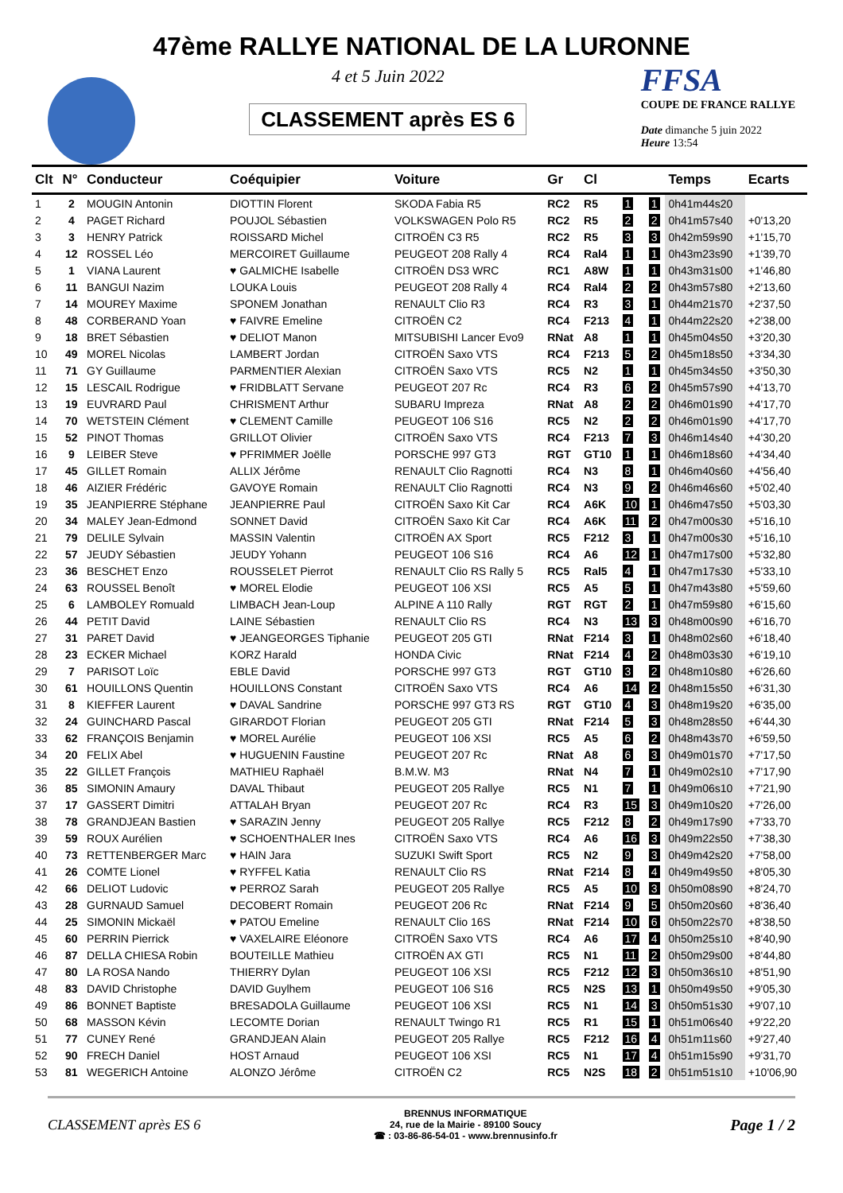47ème RALLYE NATIONAL DE LA LURONNE
4 et 5 Juin 2022
CLASSEMENT après ES 6
FFSA
COUPE DE FRANCE RALLYE
Date dimanche 5 juin 2022
Heure 13:54
| Clt | N° | Conducteur | Coéquipier | Voiture | Gr | Cl | | | Temps | Ecarts |
| --- | --- | --- | --- | --- | --- | --- | --- | --- | --- | --- |
| 1 | 2 | MOUGIN Antonin | DIOTTIN Florent | SKODA Fabia R5 | RC2 | R5 | 1 | 1 | 0h41m44s20 | |
| 2 | 4 | PAGET Richard | POUJOL Sébastien | VOLKSWAGEN Polo R5 | RC2 | R5 | 2 | 2 | 0h41m57s40 | +0'13,20 |
| 3 | 3 | HENRY Patrick | ROISSARD Michel | CITROËN C3 R5 | RC2 | R5 | 3 | 3 | 0h42m59s90 | +1'15,70 |
| 4 | 12 | ROSSEL Léo | MERCOIRET Guillaume | PEUGEOT 208 Rally 4 | RC4 | Ral4 | 1 | 1 | 0h43m23s90 | +1'39,70 |
| 5 | 1 | VIANA Laurent | ♥ GALMICHE Isabelle | CITROËN DS3 WRC | RC1 | A8W | 1 | 1 | 0h43m31s00 | +1'46,80 |
| 6 | 11 | BANGUI Nazim | LOUKA Louis | PEUGEOT 208 Rally 4 | RC4 | Ral4 | 2 | 2 | 0h43m57s80 | +2'13,60 |
| 7 | 14 | MOUREY Maxime | SPONEM Jonathan | RENAULT Clio R3 | RC4 | R3 | 3 | 1 | 0h44m21s70 | +2'37,50 |
| 8 | 48 | CORBERAND Yoan | ♥ FAIVRE Emeline | CITROËN C2 | RC4 | F213 | 4 | 1 | 0h44m22s20 | +2'38,00 |
| 9 | 18 | BRET Sébastien | ♥ DELIOT Manon | MITSUBISHI Lancer Evo9 | RNat | A8 | 1 | 1 | 0h45m04s50 | +3'20,30 |
| 10 | 49 | MOREL Nicolas | LAMBERT Jordan | CITROËN Saxo VTS | RC4 | F213 | 5 | 2 | 0h45m18s50 | +3'34,30 |
| 11 | 71 | GY Guillaume | PARMENTIER Alexian | CITROËN Saxo VTS | RC5 | N2 | 1 | 1 | 0h45m34s50 | +3'50,30 |
| 12 | 15 | LESCAIL Rodrigue | ♥ FRIDBLATT Servane | PEUGEOT 207 Rc | RC4 | R3 | 6 | 2 | 0h45m57s90 | +4'13,70 |
| 13 | 19 | EUVRARD Paul | CHRISMENT Arthur | SUBARU Impreza | RNat | A8 | 2 | 2 | 0h46m01s90 | +4'17,70 |
| 14 | 70 | WETSTEIN Clément | ♥ CLEMENT Camille | PEUGEOT 106 S16 | RC5 | N2 | 2 | 2 | 0h46m01s90 | +4'17,70 |
| 15 | 52 | PINOT Thomas | GRILLOT Olivier | CITROËN Saxo VTS | RC4 | F213 | 7 | 3 | 0h46m14s40 | +4'30,20 |
| 16 | 9 | LEIBER Steve | ♥ PFRIMMER Joëlle | PORSCHE 997 GT3 | RGT | GT10 | 1 | 1 | 0h46m18s60 | +4'34,40 |
| 17 | 45 | GILLET Romain | ALLIX Jérôme | RENAULT Clio Ragnotti | RC4 | N3 | 8 | 1 | 0h46m40s60 | +4'56,40 |
| 18 | 46 | AIZIER Frédéric | GAVOYE Romain | RENAULT Clio Ragnotti | RC4 | N3 | 9 | 2 | 0h46m46s60 | +5'02,40 |
| 19 | 35 | JEANPIERRE Stéphane | JEANPIERRE Paul | CITROËN Saxo Kit Car | RC4 | A6K | 10 | 1 | 0h46m47s50 | +5'03,30 |
| 20 | 34 | MALEY Jean-Edmond | SONNET David | CITROËN Saxo Kit Car | RC4 | A6K | 11 | 2 | 0h47m00s30 | +5'16,10 |
| 21 | 79 | DELILE Sylvain | MASSIN Valentin | CITROËN AX Sport | RC5 | F212 | 3 | 1 | 0h47m00s30 | +5'16,10 |
| 22 | 57 | JEUDY Sébastien | JEUDY Yohann | PEUGEOT 106 S16 | RC4 | A6 | 12 | 1 | 0h47m17s00 | +5'32,80 |
| 23 | 36 | BESCHET Enzo | ROUSSELET Pierrot | RENAULT Clio RS Rally 5 | RC5 | Ral5 | 4 | 1 | 0h47m17s30 | +5'33,10 |
| 24 | 63 | ROUSSEL Benoît | ♥ MOREL Elodie | PEUGEOT 106 XSI | RC5 | A5 | 5 | 1 | 0h47m43s80 | +5'59,60 |
| 25 | 6 | LAMBOLEY Romuald | LIMBACH Jean-Loup | ALPINE A 110 Rally | RGT | RGT | 2 | 1 | 0h47m59s80 | +6'15,60 |
| 26 | 44 | PETIT David | LAINE Sébastien | RENAULT Clio RS | RC4 | N3 | 13 | 3 | 0h48m00s90 | +6'16,70 |
| 27 | 31 | PARET David | ♥ JEANGEORGES Tiphanie | PEUGEOT 205 GTI | RNat | F214 | 3 | 1 | 0h48m02s60 | +6'18,40 |
| 28 | 23 | ECKER Michael | KORZ Harald | HONDA Civic | RNat | F214 | 4 | 2 | 0h48m03s30 | +6'19,10 |
| 29 | 7 | PARISOT Loïc | EBLE David | PORSCHE 997 GT3 | RGT | GT10 | 3 | 2 | 0h48m10s80 | +6'26,60 |
| 30 | 61 | HOUILLONS Quentin | HOUILLONS Constant | CITROËN Saxo VTS | RC4 | A6 | 14 | 2 | 0h48m15s50 | +6'31,30 |
| 31 | 8 | KIEFFER Laurent | ♥ DAVAL Sandrine | PORSCHE 997 GT3 RS | RGT | GT10 | 4 | 3 | 0h48m19s20 | +6'35,00 |
| 32 | 24 | GUINCHARD Pascal | GIRARDOT Florian | PEUGEOT 205 GTI | RNat | F214 | 5 | 3 | 0h48m28s50 | +6'44,30 |
| 33 | 62 | FRANÇOIS Benjamin | ♥ MOREL Aurélie | PEUGEOT 106 XSI | RC5 | A5 | 6 | 2 | 0h48m43s70 | +6'59,50 |
| 34 | 20 | FELIX Abel | ♥ HUGUENIN Faustine | PEUGEOT 207 Rc | RNat | A8 | 6 | 3 | 0h49m01s70 | +7'17,50 |
| 35 | 22 | GILLET François | MATHIEU Raphaël | B.M.W. M3 | RNat | N4 | 7 | 1 | 0h49m02s10 | +7'17,90 |
| 36 | 85 | SIMONIN Amaury | DAVAL Thibaut | PEUGEOT 205 Rallye | RC5 | N1 | 7 | 1 | 0h49m06s10 | +7'21,90 |
| 37 | 17 | GASSERT Dimitri | ATTALAH Bryan | PEUGEOT 207 Rc | RC4 | R3 | 15 | 3 | 0h49m10s20 | +7'26,00 |
| 38 | 78 | GRANDJEAN Bastien | ♥ SARAZIN Jenny | PEUGEOT 205 Rallye | RC5 | F212 | 8 | 2 | 0h49m17s90 | +7'33,70 |
| 39 | 59 | ROUX Aurélien | ♥ SCHOENTHALER Ines | CITROËN Saxo VTS | RC4 | A6 | 16 | 3 | 0h49m22s50 | +7'38,30 |
| 40 | 73 | RETTENBERGER Marc | ♥ HAIN Jara | SUZUKI Swift Sport | RC5 | N2 | 9 | 3 | 0h49m42s20 | +7'58,00 |
| 41 | 26 | COMTE Lionel | ♥ RYFFEL Katia | RENAULT Clio RS | RNat | F214 | 8 | 4 | 0h49m49s50 | +8'05,30 |
| 42 | 66 | DELIOT Ludovic | ♥ PERROZ Sarah | PEUGEOT 205 Rallye | RC5 | A5 | 10 | 3 | 0h50m08s90 | +8'24,70 |
| 43 | 28 | GURNAUD Samuel | DECOBERT Romain | PEUGEOT 206 Rc | RNat | F214 | 9 | 5 | 0h50m20s60 | +8'36,40 |
| 44 | 25 | SIMONIN Mickaël | ♥ PATOU Emeline | RENAULT Clio 16S | RNat | F214 | 10 | 6 | 0h50m22s70 | +8'38,50 |
| 45 | 60 | PERRIN Pierrick | ♥ VAXELAIRE Eléonore | CITROËN Saxo VTS | RC4 | A6 | 17 | 4 | 0h50m25s10 | +8'40,90 |
| 46 | 87 | DELLA CHIESA Robin | BOUTEILLE Mathieu | CITROËN AX GTI | RC5 | N1 | 11 | 2 | 0h50m29s00 | +8'44,80 |
| 47 | 80 | LA ROSA Nando | THIERRY Dylan | PEUGEOT 106 XSI | RC5 | F212 | 12 | 3 | 0h50m36s10 | +8'51,90 |
| 48 | 83 | DAVID Christophe | DAVID Guylhem | PEUGEOT 106 S16 | RC5 | N2S | 13 | 1 | 0h50m49s50 | +9'05,30 |
| 49 | 86 | BONNET Baptiste | BRESADOLA Guillaume | PEUGEOT 106 XSI | RC5 | N1 | 14 | 3 | 0h50m51s30 | +9'07,10 |
| 50 | 68 | MASSON Kévin | LECOMTE Dorian | RENAULT Twingo R1 | RC5 | R1 | 15 | 1 | 0h51m06s40 | +9'22,20 |
| 51 | 77 | CUNEY René | GRANDJEAN Alain | PEUGEOT 205 Rallye | RC5 | F212 | 16 | 4 | 0h51m11s60 | +9'27,40 |
| 52 | 90 | FRECH Daniel | HOST Arnaud | PEUGEOT 106 XSI | RC5 | N1 | 17 | 4 | 0h51m15s90 | +9'31,70 |
| 53 | 81 | WEGERICH Antoine | ALONZO Jérôme | CITROËN C2 | RC5 | N2S | 18 | 2 | 0h51m51s10 | +10'06,90 |
CLASSEMENT après ES 6
BRENNUS INFORMATIQUE
24, rue de la Mairie - 89100 Soucy
☎ : 03-86-86-54-01 - www.brennusinfo.fr
Page 1 / 2